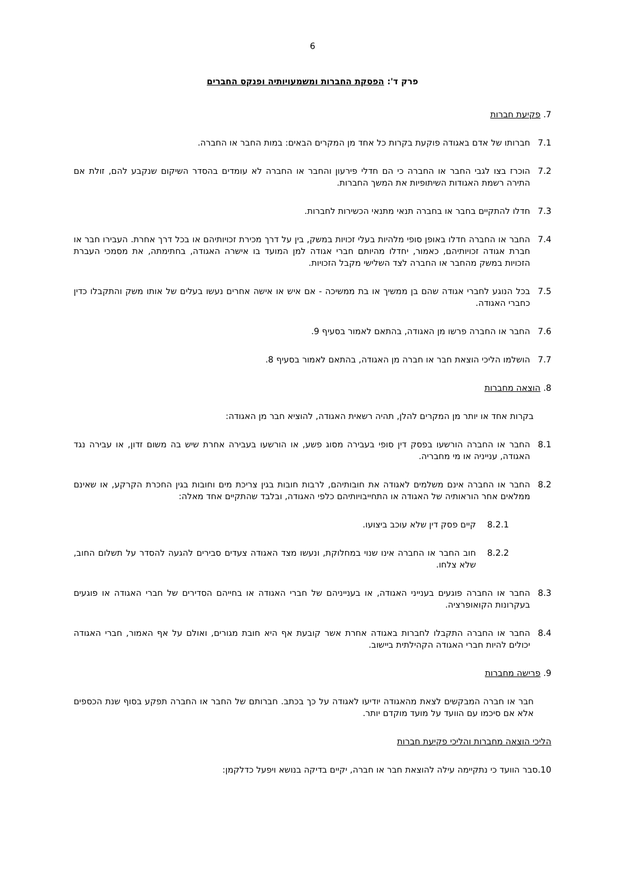6
פרק ד': הפסקת החברות ומשמעויותיה ופנקס החברים
7. פקיעת חברות
7.1 חברותו של אדם באגודה פוקעת בקרות כל אחד מן המקרים הבאים: במות החבר או החברה.
7.2 הוכרז בצו לגבי החבר או החברה כי הם חדלי פירעון והחבר או החברה לא עומדים בהסדר השיקום שנקבע להם, זולת אם התירה רשמת האגודות השיתופיות את המשך החברות.
7.3 חדלו להתקיים בחבר או בחברה תנאי מתנאי הכשירות לחברות.
7.4 החבר או החברה חדלו באופן סופי מלהיות בעלי זכויות במשק, בין על דרך מכירת זכויותיהם או בכל דרך אחרת. העבירו חבר או חברת אגודה זכויותיהם, כאמור, יחדלו מהיותם חברי אגודה למן המועד בו אישרה האגודה, בחתימתה, את מסמכי העברת הזכויות במשק מהחבר או החברה לצד השלישי מקבל הזכויות.
7.5 בכל הנוגע לחברי אגודה שהם בן ממשיך או בת ממשיכה - אם איש או אישה אחרים נעשו בעלים של אותו משק והתקבלו כדין כחברי האגודה.
7.6 החבר או החברה פרשו מן האגודה, בהתאם לאמור בסעיף 9.
7.7 הושלמו הליכי הוצאת חבר או חברה מן האגודה, בהתאם לאמור בסעיף 8.
8. הוצאה מחברות
בקרות אחד או יותר מן המקרים להלן, תהיה רשאית האגודה, להוציא חבר מן האגודה:
8.1 החבר או החברה הורשעו בפסק דין סופי בעבירה מסוג פשע, או הורשעו בעבירה אחרת שיש בה משום זדון, או עבירה נגד האגודה, ענייניה או מי מחבריה.
8.2 החבר או החברה אינם משלמים לאגודה את חובותיהם, לרבות חובות בגין צריכת מים וחובות בגין החכרת הקרקע, או שאינם ממלאים אחר הוראותיה של האגודה או התחייבויותיהם כלפי האגודה, ובלבד שהתקיים אחד מאלה:
8.2.1 קיים פסק דין שלא עוכב ביצועו.
8.2.2 חוב החבר או החברה אינו שנוי במחלוקת, ונעשו מצד האגודה צעדים סבירים להגעה להסדר על תשלום החוב, שלא צלחו.
8.3 החבר או החברה פוגעים בענייני האגודה, או בענייניהם של חברי האגודה או בחייהם הסדירים של חברי האגודה או פוגעים בעקרונות הקואופרציה.
8.4 החבר או החברה התקבלו לחברות באגודה אחרת אשר קובעת אף היא חובת מגורים, ואולם על אף האמור, חברי האגודה יכולים להיות חברי האגודה הקהילתית ביישוב.
9. פרישה מחברות
חבר או חברה המבקשים לצאת מהאגודה יודיעו לאגודה על כך בכתב. חברותם של החבר או החברה תפקע בסוף שנת הכספים אלא אם סיכמו עם הוועד על מועד מוקדם יותר.
הליכי הוצאה מחברות והליכי פקיעת חברות
10.סבר הוועד כי נתקיימה עילה להוצאת חבר או חברה, יקיים בדיקה בנושא ויפעל כדלקמן: